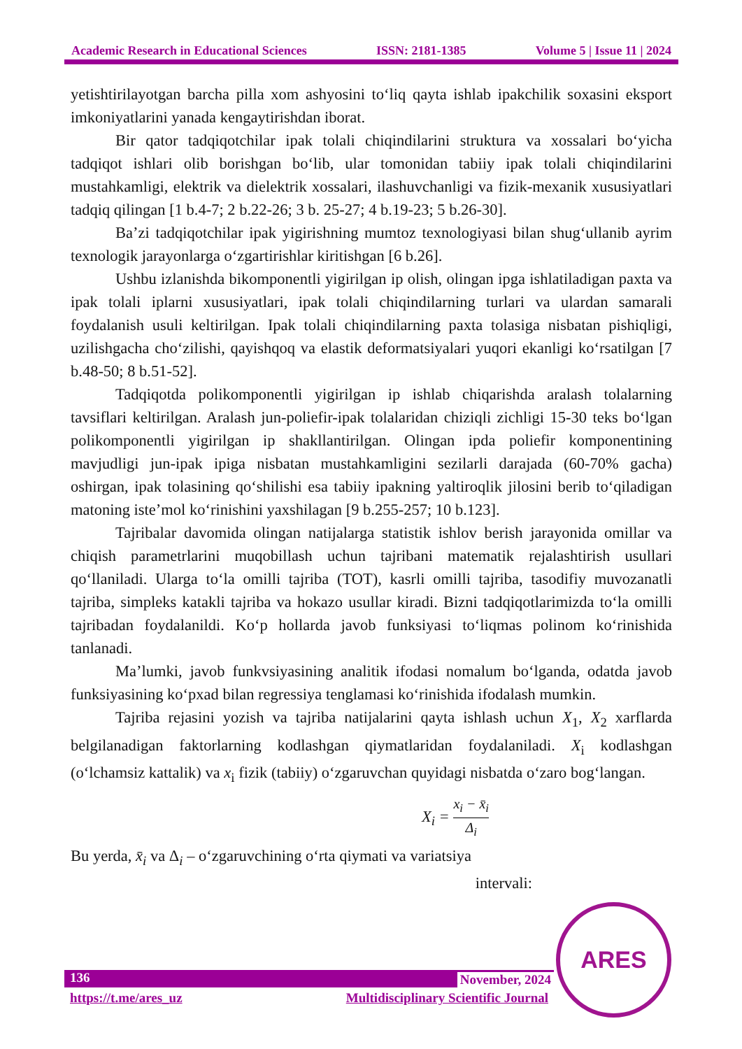Academic Research in Educational Sciences ISSN: 2181-1385 Volume 5 | Issue 11 | 2024
yetishtirilayotgan barcha pilla xom ashyosini to‘liq qayta ishlab ipakchilik soxasini eksport imkoniyatlarini yanada kengaytirishdan iborat.
Bir qator tadqiqotchilar ipak tolali chiqindilarini struktura va xossalari bo‘yicha tadqiqot ishlari olib borishgan bo‘lib, ular tomonidan tabiiy ipak tolali chiqindilarini mustahkamligi, elektrik va dielektrik xossalari, ilashuvchanligi va fizik-mexanik xususiyatlari tadqiq qilingan [1 b.4-7; 2 b.22-26; 3 b. 25-27; 4 b.19-23; 5 b.26-30].
Ba’zi tadqiqotchilar ipak yigirishning mumtoz texnologiyasi bilan shug‘ullanib ayrim texnologik jarayonlarga o‘zgartirishlar kiritishgan [6 b.26].
Ushbu izlanishda bikomponentli yigirilgan ip olish, olingan ipga ishlatiladigan paxta va ipak tolali iplarni xususiyatlari, ipak tolali chiqindilarning turlari va ulardan samarali foydalanish usuli keltirilgan. Ipak tolali chiqindilarning paxta tolasiga nisbatan pishiqligi, uzilishgacha cho‘zilishi, qayishqoq va elastik deformatsiyalari yuqori ekanligi ko‘rsatilgan [7 b.48-50; 8 b.51-52].
Tadqiqotda polikomponentli yigirilgan ip ishlab chiqarishda aralash tolalarning tavsiflari keltirilgan. Aralash jun-poliefir-ipak tolalaridan chiziqli zichligi 15-30 teks bo‘lgan polikomponentli yigirilgan ip shakllantirilgan. Olingan ipda poliefir komponentining mavjudligi jun-ipak ipiga nisbatan mustahkamligini sezilarli darajada (60-70% gacha) oshirgan, ipak tolasining qo‘shilishi esa tabiiy ipakning yaltiroqlik jilosini berib to‘qiladigan matoning iste’mol ko‘rinishini yaxshilagan [9 b.255-257; 10 b.123].
Tajribalar davomida olingan natijalarga statistik ishlov berish jarayonida omillar va chiqish parametrlarini muqobillash uchun tajribani matematik rejalashtirish usullari qo‘llaniladi. Ularga to‘la omilli tajriba (TOT), kasrli omilli tajriba, tasodifiy muvozanatli tajriba, simpleks katakli tajriba va hokazo usullar kiradi. Bizni tadqiqotlarimizda to‘la omilli tajribadan foydalanildi. Ko‘p hollarda javob funksiyasi to‘liqmas polinom ko‘rinishida tanlanadi.
Ma’lumki, javob funkvsiyasining analitik ifodasi nomalum bo‘lganda, odatda javob funksiyasining ko‘pxad bilan regressiya tenglamasi ko‘rinishida ifodalash mumkin.
Tajriba rejasini yozish va tajriba natijalarini qayta ishlash uchun X<sub>1</sub>, X<sub>2</sub> xarflarda belgilanadigan faktorlarning kodlashgan qiymatlaridan foydalaniladi. X<sub>i</sub> kodlashgan (o‘lchamsiz kattalik) va x<sub>i</sub> fizik (tabiiy) o‘zgaruvchan quyidagi nisbatda o‘zaro bog‘langan.
X<sub>i</sub> = x<sub>i</sub> − x̄<sub>i</sub> Δ<sub>i</sub>
Bu yerda, x̄<sub>i</sub> va Δ<sub>i</sub> – o‘zgaruvchining o‘rta qiymati va variatsiya
intervali:
136 November, 2024
https://t.me/ares_uz Multidisciplinary Scientific Journal
ARES